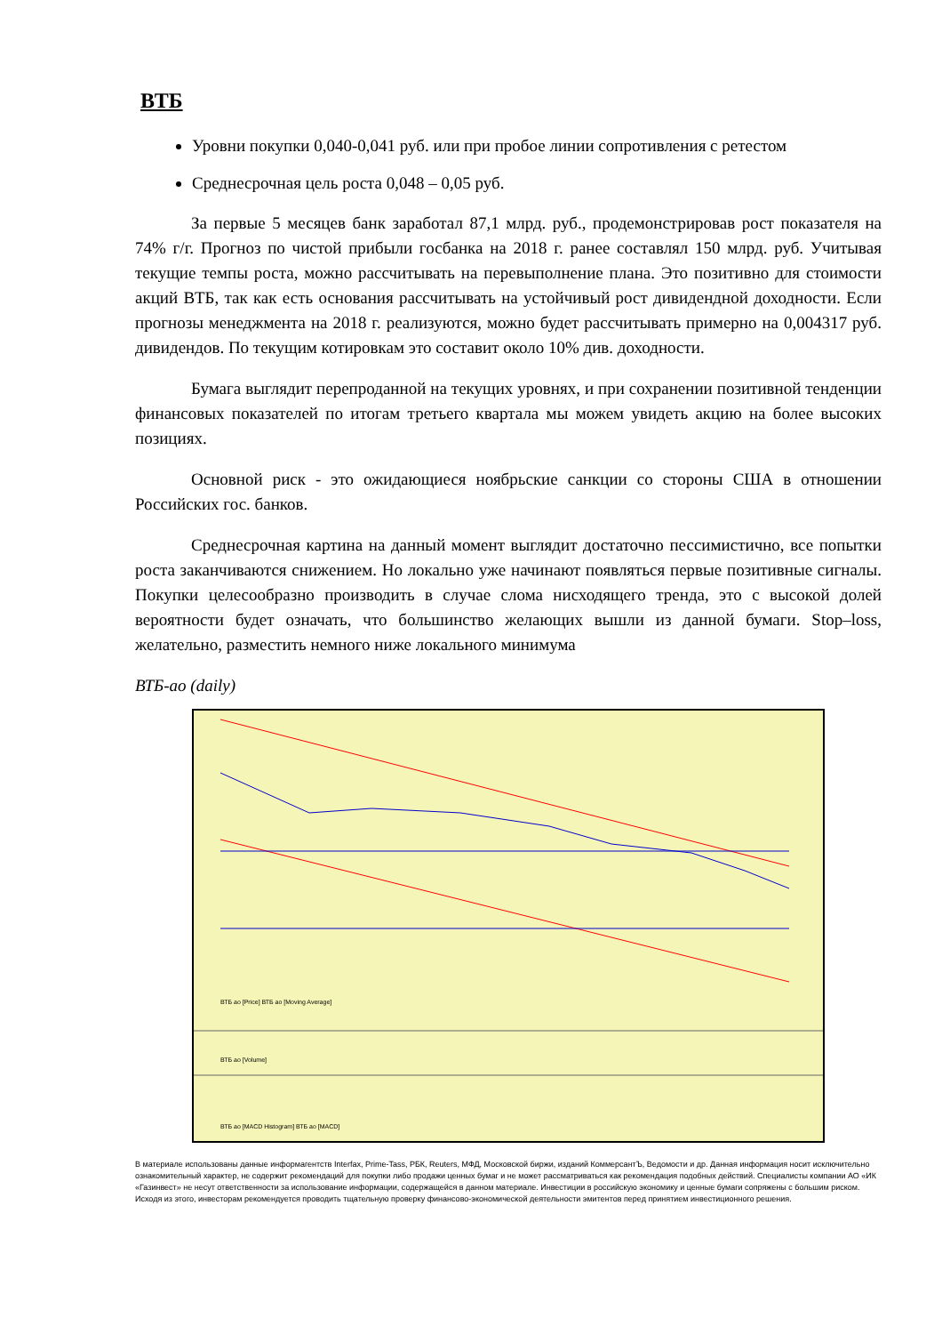ВТБ
Уровни покупки 0,040-0,041 руб. или при пробое линии сопротивления с ретестом
Среднесрочная цель роста 0,048 – 0,05 руб.
За первые 5 месяцев банк заработал 87,1 млрд. руб., продемонстрировав рост показателя на 74% г/г. Прогноз по чистой прибыли госбанка на 2018 г. ранее составлял 150 млрд. руб. Учитывая текущие темпы роста, можно рассчитывать на перевыполнение плана. Это позитивно для стоимости акций ВТБ, так как есть основания рассчитывать на устойчивый рост дивидендной доходности. Если прогнозы менеджмента на 2018 г. реализуются, можно будет рассчитывать примерно на 0,004317 руб. дивидендов. По текущим котировкам это составит около 10% див. доходности.
Бумага выглядит перепроданной на текущих уровнях, и при сохранении позитивной тенденции финансовых показателей по итогам третьего квартала мы можем увидеть акцию на более высоких позициях.
Основной риск - это ожидающиеся ноябрьские санкции со стороны США в отношении Российских гос. банков.
Среднесрочная картина на данный момент выглядит достаточно пессимистично, все попытки роста заканчиваются снижением. Но локально уже начинают появляться первые позитивные сигналы. Покупки целесообразно производить в случае слома нисходящего тренда, это с высокой долей вероятности будет означать, что большинство желающих вышли из данной бумаги. Stop–loss, желательно, разместить немного ниже локального минимума
ВТБ-ао (daily)
ВТБ ао [Price] ВТБ ао [Moving Average]
ВТБ ао [Volume]
ВТБ ао [MACD Histogram] ВТБ ао [MACD]
В материале использованы данные информагентств Interfax, Prime-Tass, РБК, Reuters, МФД, Московской биржи, изданий КоммерсантЪ, Ведомости и др. Данная информация носит исключительно ознакомительный характер, не содержит рекомендаций для покупки либо продажи ценных бумаг и не может рассматриваться как рекомендация подобных действий. Специалисты компании АО «ИК «Газинвест» не несут ответственности за использование информации, содержащейся в данном материале. Инвестиции в российскую экономику и ценные бумаги сопряжены с большим риском. Исходя из этого, инвесторам рекомендуется проводить тщательную проверку финансово-экономической деятельности эмитентов перед принятием инвестиционного решения.